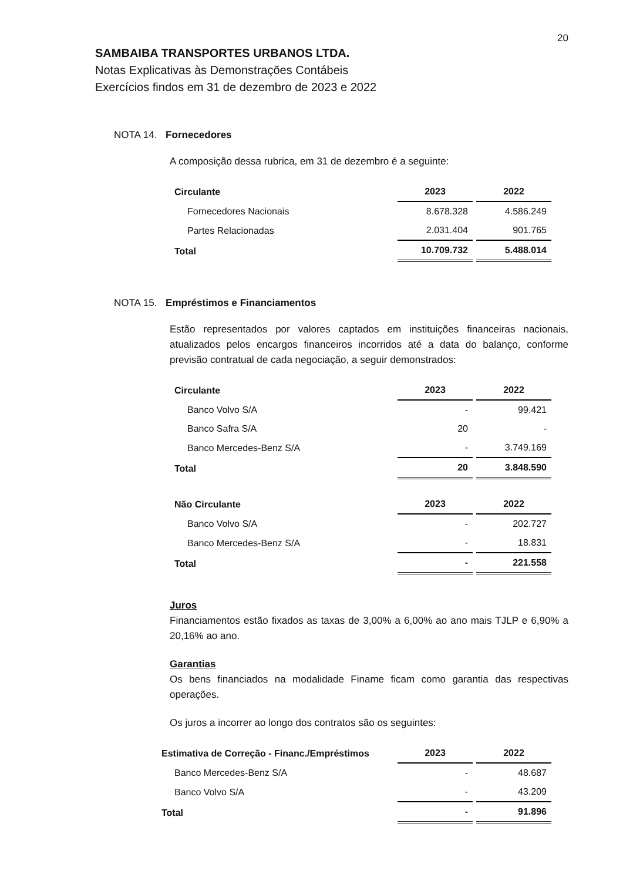20
SAMBAIBA TRANSPORTES URBANOS LTDA.
Notas Explicativas às Demonstrações Contábeis
Exercícios findos em 31 de dezembro de 2023 e 2022
NOTA 14. Fornecedores
A composição dessa rubrica, em 31 de dezembro é a seguinte:
| Circulante | 2023 | 2022 |
| --- | --- | --- |
| Fornecedores Nacionais | 8.678.328 | 4.586.249 |
| Partes Relacionadas | 2.031.404 | 901.765 |
| Total | 10.709.732 | 5.488.014 |
NOTA 15. Empréstimos e Financiamentos
Estão representados por valores captados em instituições financeiras nacionais, atualizados pelos encargos financeiros incorridos até a data do balanço, conforme previsão contratual de cada negociação, a seguir demonstrados:
| Circulante | 2023 | 2022 |
| --- | --- | --- |
| Banco Volvo S/A | - | 99.421 |
| Banco Safra S/A | 20 | - |
| Banco Mercedes-Benz S/A | - | 3.749.169 |
| Total | 20 | 3.848.590 |
| Não Circulante | 2023 | 2022 |
| --- | --- | --- |
| Banco Volvo S/A | - | 202.727 |
| Banco Mercedes-Benz S/A | - | 18.831 |
| Total | - | 221.558 |
Juros
Financiamentos estão fixados as taxas de 3,00% a 6,00% ao ano mais TJLP e 6,90% a 20,16% ao ano.
Garantias
Os bens financiados na modalidade Finame ficam como garantia das respectivas operações.
Os juros a incorrer ao longo dos contratos são os seguintes:
| Estimativa de Correção - Financ./Empréstimos | 2023 | 2022 |
| --- | --- | --- |
| Banco Mercedes-Benz S/A | - | 48.687 |
| Banco Volvo S/A | - | 43.209 |
| Total | - | 91.896 |